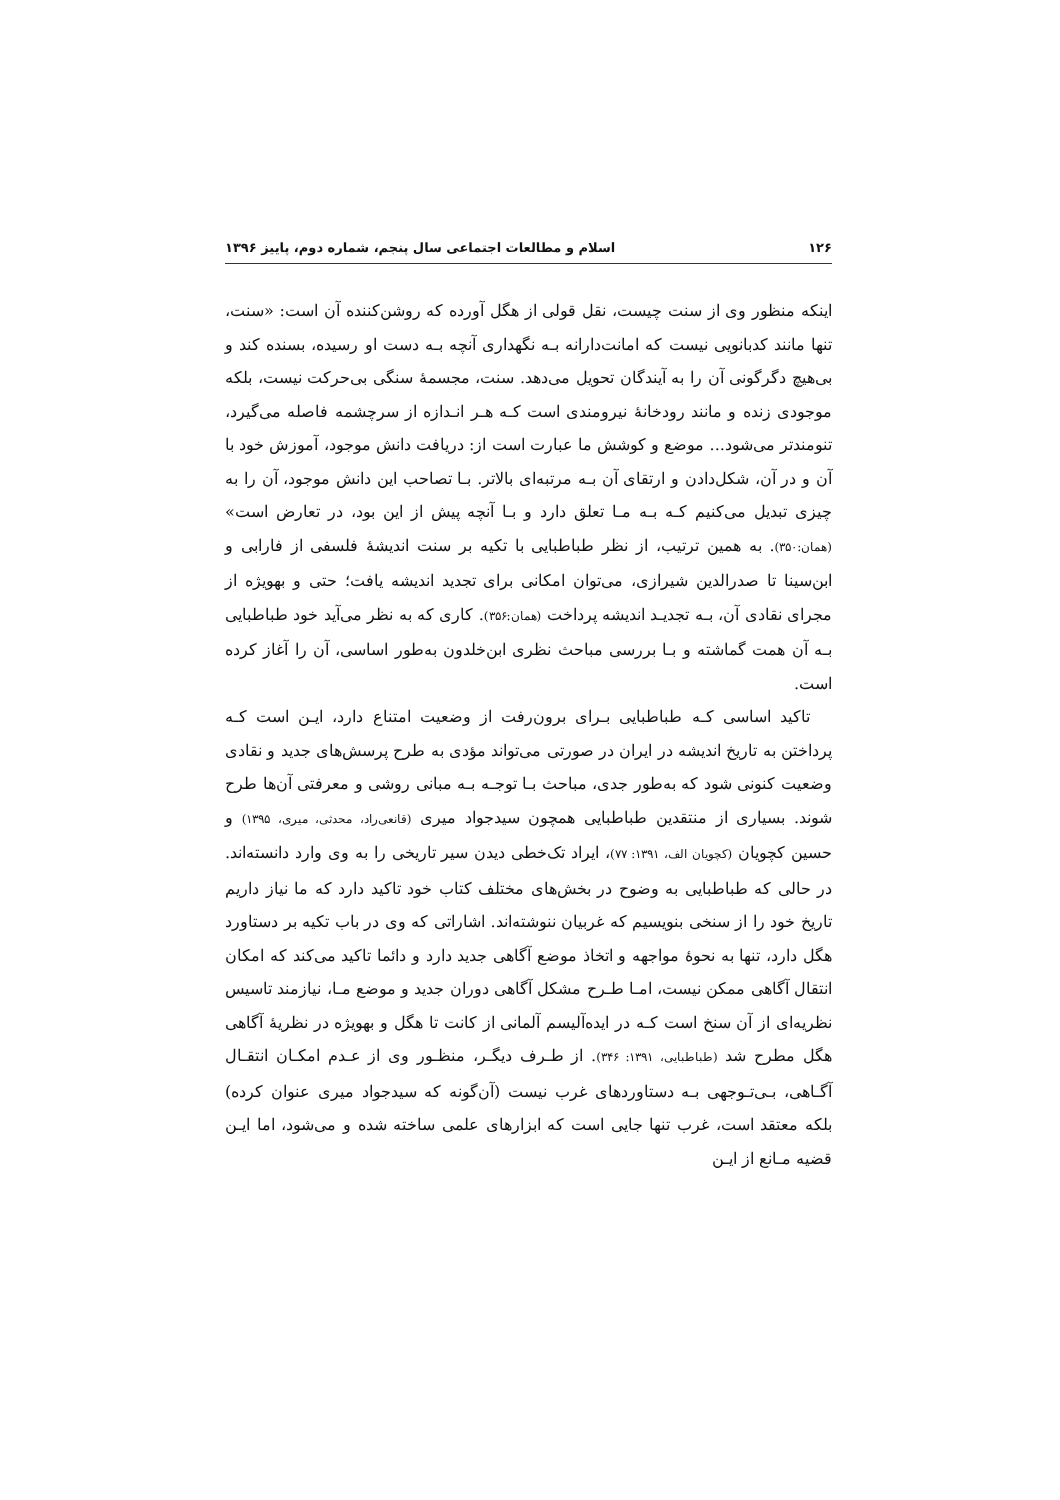۱۲۶ اسلام و مطالعات اجتماعی سال پنجم، شماره دوم، پاییز ۱۳۹۶
اینکه منظور وی از سنت چیست، نقل قولی از هگل آورده که روشن‌کننده آن است: «سنت، تنها مانند کدبانویی نیست که امانت‌دارانه بـه نگهداری آنچه بـه دست او رسیده، بسنده کند و بی‌هیچ دگرگونی آن را به آیندگان تحویل می‌دهد. سنت، مجسمهٔ سنگی بی‌حرکت نیست، بلکه موجودی زنده و مانند رودخانهٔ نیرومندی است کـه هـر انـدازه از سرچشمه فاصله می‌گیرد، تنومندتر می‌شود... موضع و کوشش ما عبارت است از: دریافت دانش موجود، آموزش خود با آن و در آن، شکل‌دادن و ارتقای آن بـه مرتبه‌ای بالاتر. بـا تصاحب این دانش موجود، آن را به چیزی تبدیل می‌کنیم کـه بـه مـا تعلق دارد و بـا آنچه پیش از این بود، در تعارض است» (همان:۳۵۰). به همین ترتیب، از نظر طباطبایی با تکیه بر سنت اندیشهٔ فلسفی از فارابی و ابن‌سینا تا صدرالدین شیرازی، می‌توان امکانی برای تجدید اندیشه یافت؛ حتی و بهویژه از مجرای نقادی آن، بـه تجدیـد اندیشه پرداخت (همان:۳۵۶). کاری که به نظر می‌آید خود طباطبایی بـه آن همت گماشته و بـا بررسی مباحث نظری ابن‌خلدون به‌طور اساسی، آن را آغاز کرده است.
تاکید اساسی کـه طباطبایی بـرای برون‌رفت از وضعیت امتناع دارد، ایـن است کـه پرداختن به تاریخ اندیشه در ایران در صورتی می‌تواند مؤدی به طرح پرسش‌های جدید و نقادی وضعیت کنونی شود که به‌طور جدی، مباحث بـا توجـه بـه مبانی روشی و معرفتی آن‌ها طرح شوند. بسیاری از منتقدین طباطبایی همچون سیدجواد میری (قانعی‌راد، محدثی، میری، ۱۳۹۵) و حسین کچویان (کچویان الف، ۱۳۹۱: ۷۷)، ایراد تک‌خطی دیدن سیر تاریخی را به وی وارد دانسته‌اند. در حالی که طباطبایی به وضوح در بخش‌های مختلف کتاب خود تاکید دارد که ما نیاز داریم تاریخ خود را از سنخی بنویسیم که غربیان ننوشته‌اند. اشاراتی که وی در باب تکیه بر دستاورد هگل دارد، تنها به نحوهٔ مواجهه و اتخاذ موضع آگاهی جدید دارد و دائما تاکید می‌کند که امکان انتقال آگاهی ممکن نیست، امـا طـرح مشکل آگاهی دوران جدید و موضع مـا، نیازمند تاسیس نظریه‌ای از آن سنخ است کـه در ایده‌آلیسم آلمانی از کانت تا هگل و بهویژه در نظریهٔ آگاهی هگل مطرح شد (طباطبایی، ۱۳۹۱: ۳۴۶). از طـرف دیگـر، منظـور وی از عـدم امکـان انتقـال آگـاهی، بـی‌تـوجهی بـه دستاوردهای غرب نیست (آن‌گونه که سیدجواد میری عنوان کرده) بلکه معتقد است، غرب تنها جایی است که ابزارهای علمی ساخته شده و می‌شود، اما ایـن قضیه مـانع از ایـن